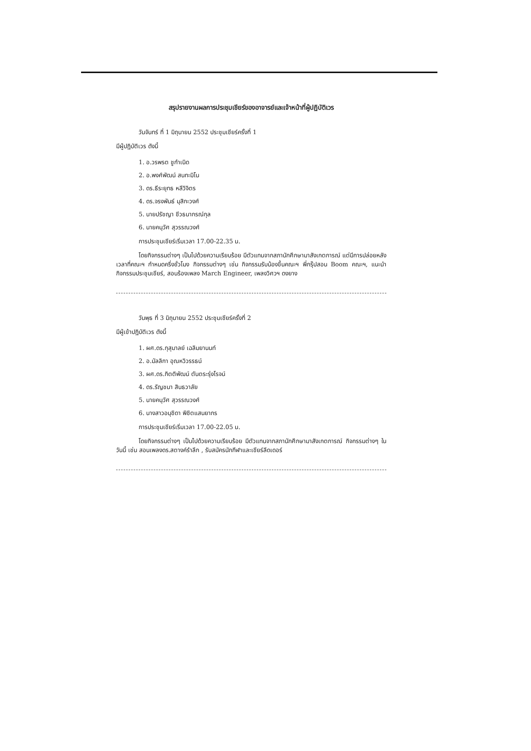สรุปรายงานผลการประชุมเชียร์ของอาจารย์และเจ้าหน้าที่ผู้ปฏิบัติเวร
วันจันทร์ ที่ 1 มิถุนายน 2552 ประชุมเชียร์ครั้งที่ 1
มีผู้ปฏิบัติเวร ดังนี้
1. อ.วรพรต ชูกำเนิด
2. อ.พงศ์พัฒน์ สนทะมิโน
3. ดร.ธีระยุทธ หลีวิจิตร
4. ดร.จรงพันธ์ มุสิกะวงศ์
5. นายปรัชญา ชีวธนากรณ์กุล
6. นายคนุวัศ สุวรรณวงศ์
การประชุมเชียร์เริ่มเวลา 17.00-22.35 น.
โดยกิจกรรมต่างๆ เป็นไปด้วยความเรียบร้อย มีตัวแทนจากสภานักศึกษามาสังเกตการณ์ แต่มีการปล่อยหลังเวลาที่คณะฯ กำหนดครึ่งชั่วโมง กิจกรรมต่างๆ เช่น กิจกรรมรับน้องขึ้นคณะฯ พี่กรุ๊ปสอน Boom คณะฯ, แนะนำกิจกรรมประชุมเชียร์, สอนร้องเพลง March Engineer, เพลงวิศวฯ ดงยาง
วันพุธ ที่ 3 มิถุนายน 2552 ประชุมเชียร์ครั้งที่ 2
มีผู้เข้าปฏิบัติเวร ดังนี้
1. ผศ.ดร.กุสุมาลย์ เฉลิมยานนท์
2. อ.มัลลิกา อุณหวิวรรธน์
3. ผศ.ดร.กิตติพัฒน์ ตันตระรุ่งโรจน์
4. ดร.รัญชนา สินธวาลัย
5. นายคนุวัศ สุวรรณวงศ์
6. นางสาวอนุชิดา พิชิตแสนยากร
การประชุมเชียร์เริ่มเวลา 17.00-22.05 น.
โดยกิจกรรมต่างๆ เป็นไปด้วยความเรียบร้อย มีตัวแทนจากสภานักศึกษามาสังเกตการณ์ กิจกรรมต่างๆ ในวันนี้ เช่น สอนเพลงดร.สตางค์รำลึก , รับสมัครนักกีฬาและเชียร์ลีดเดอร์